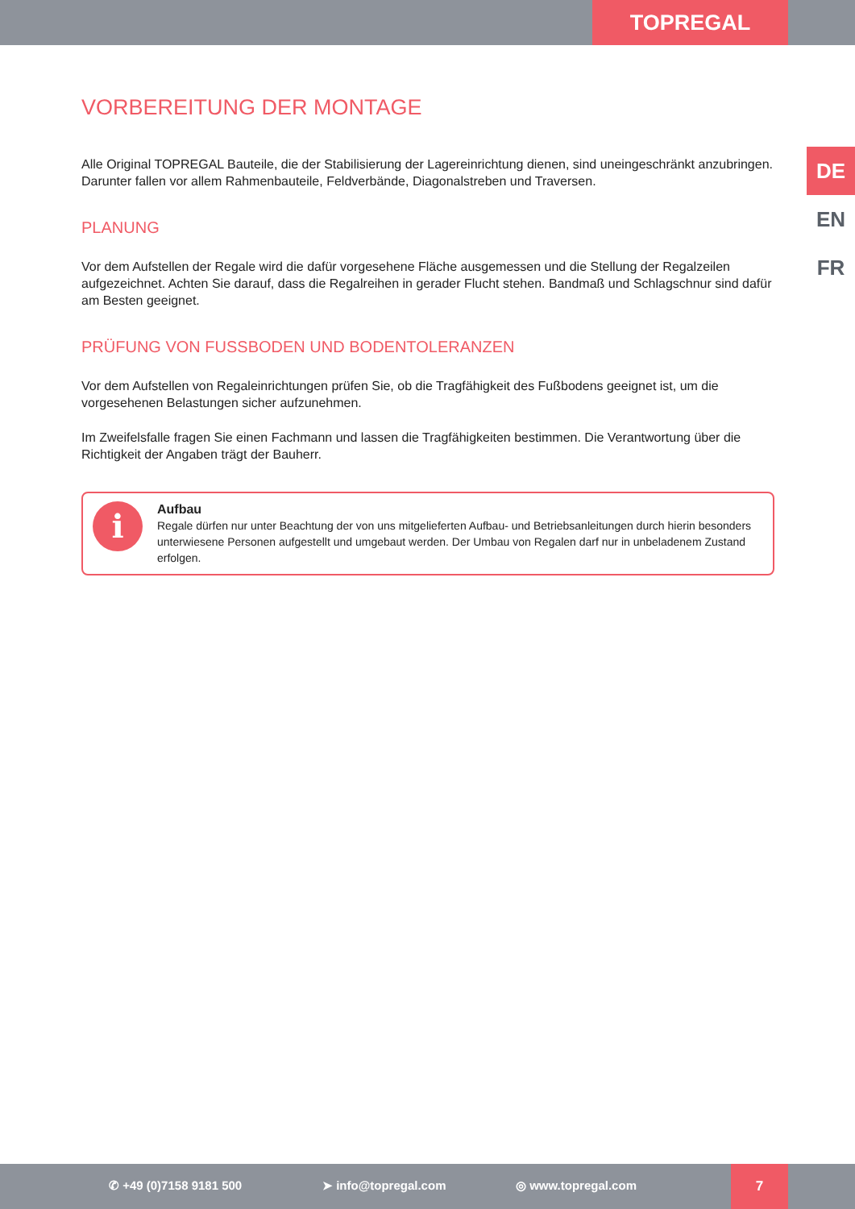TOPREGAL
DE
EN
FR
VORBEREITUNG DER MONTAGE
Alle Original TOPREGAL Bauteile, die der Stabilisierung der Lagereinrichtung dienen, sind uneingeschränkt anzubringen. Darunter fallen vor allem Rahmenbauteile, Feldverbände, Diagonalstreben und Traversen.
PLANUNG
Vor dem Aufstellen der Regale wird die dafür vorgesehene Fläche ausgemessen und die Stellung der Regalzeilen aufgezeichnet. Achten Sie darauf, dass die Regalreihen in gerader Flucht stehen. Bandmaß und Schlagschnur sind dafür am Besten geeignet.
PRÜFUNG VON FUSSBODEN UND BODENTOLERANZEN
Vor dem Aufstellen von Regaleinrichtungen prüfen Sie, ob die Tragfähigkeit des Fußbodens geeignet ist, um die vorgesehenen Belastungen sicher aufzunehmen.
Im Zweifelsfalle fragen Sie einen Fachmann und lassen die Tragfähigkeiten bestimmen. Die Verantwortung über die Richtigkeit der Angaben trägt der Bauherr.
i
Aufbau
Regale dürfen nur unter Beachtung der von uns mitgelieferten Aufbau- und Betriebsanleitungen durch hierin besonders unterwiesene Personen aufgestellt und umgebaut werden. Der Umbau von Regalen darf nur in unbeladenem Zustand erfolgen.
✆ +49 (0)7158 9181 500 ➤ info@topregal.com ◎ www.topregal.com
7